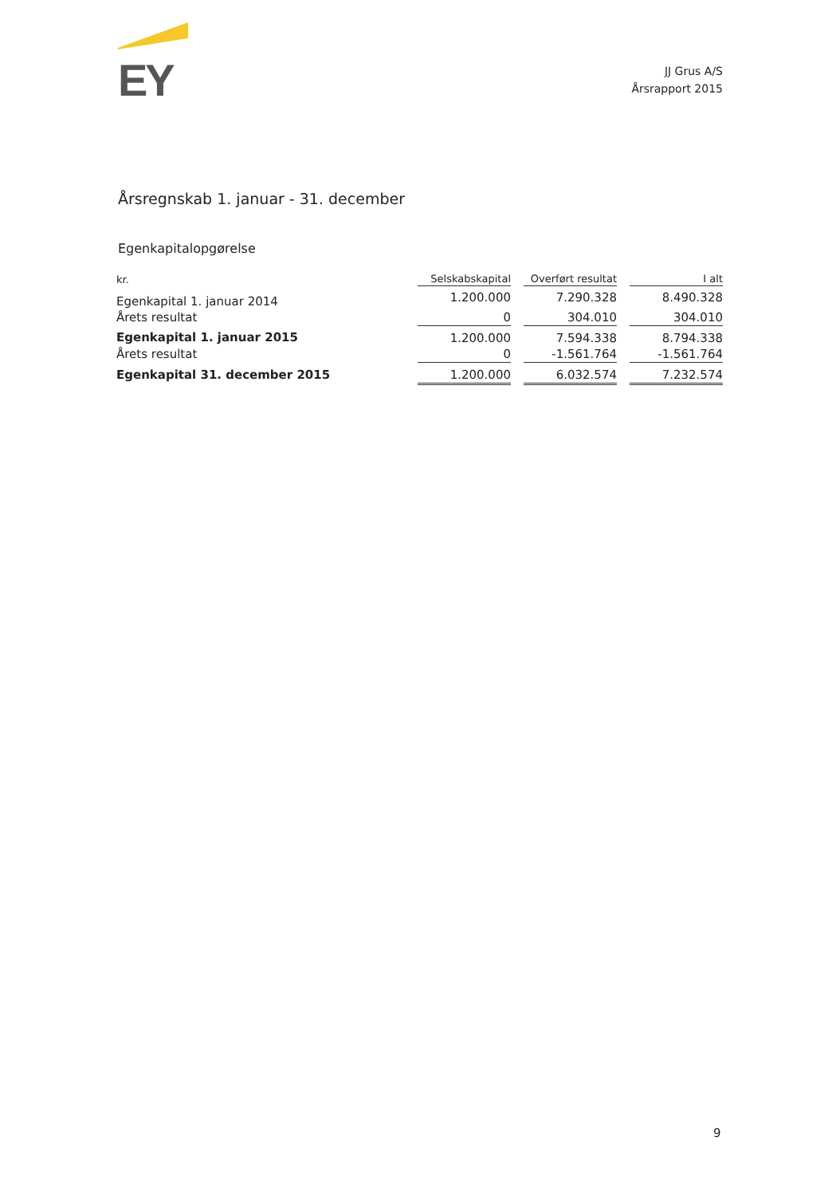EY
JJ Grus A/S
Årsrapport 2015
Årsregnskab 1. januar - 31. december
Egenkapitalopgørelse
| kr. | Selskabskapital | | Overført resultat | | I alt |
| Egenkapital 1. januar 2014 | 1.200.000 | | 7.290.328 | | 8.490.328 |
| Årets resultat | 0 | | 304.010 | | 304.010 |
| Egenkapital 1. januar 2015 | 1.200.000 | | 7.594.338 | | 8.794.338 |
| Årets resultat | 0 | | -1.561.764 | | -1.561.764 |
| Egenkapital 31. december 2015 | 1.200.000 | | 6.032.574 | | 7.232.574 |
9